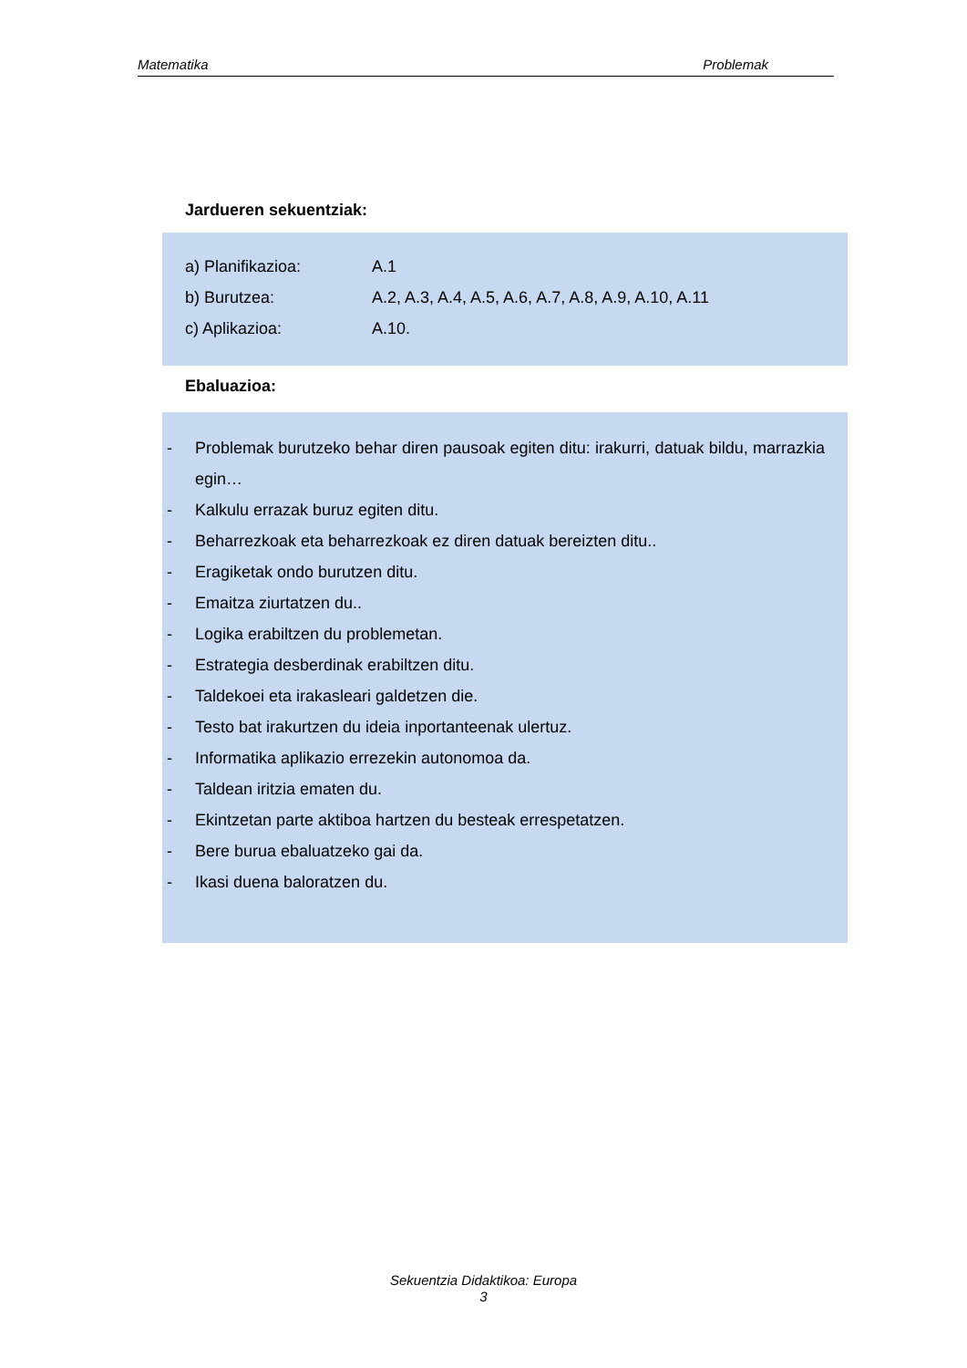Matematika Problemak
Jardueren sekuentziak:
a) Planifikazioa: A.1
b) Burutzea: A.2, A.3, A.4, A.5, A.6, A.7, A.8, A.9, A.10, A.11
c) Aplikazioa: A.10.
Ebaluazioa:
- Problemak burutzeko behar diren pausoak egiten ditu: irakurri, datuak bildu, marrazkia egin…
- Kalkulu errazak buruz egiten ditu.
- Beharrezkoak eta beharrezkoak ez diren datuak bereizten ditu..
- Eragiketak ondo burutzen ditu.
- Emaitza ziurtatzen du..
- Logika erabiltzen du problemetan.
- Estrategia desberdinak erabiltzen ditu.
- Taldekoei eta irakasleari galdetzen die.
- Testo bat irakurtzen du ideia inportanteenak ulertuz.
- Informatika aplikazio errezekin autonomoa da.
- Taldean iritzia ematen du.
- Ekintzetan parte aktiboa hartzen du besteak errespetatzen.
- Bere burua ebaluatzeko gai da.
- Ikasi duena baloratzen du.
Sekuentzia Didaktikoa: Europa
3